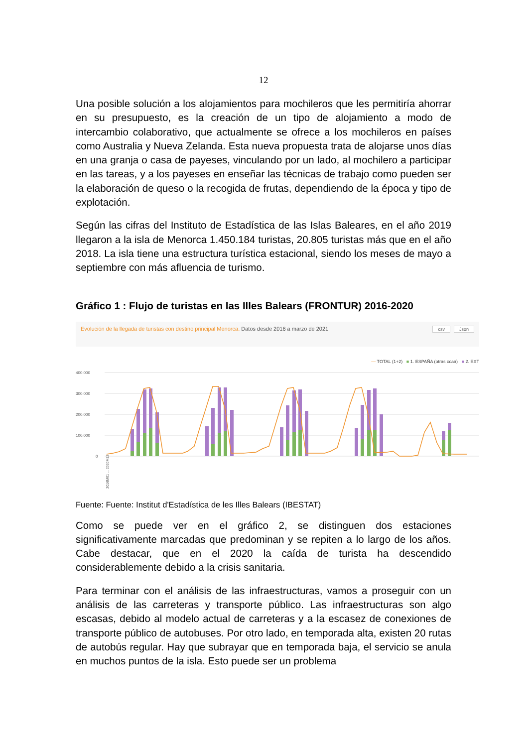12
Una posible solución a los alojamientos para mochileros que les permitiría ahorrar en su presupuesto, es la creación de un tipo de alojamiento a modo de intercambio colaborativo, que actualmente se ofrece a los mochileros en países como Australia y Nueva Zelanda. Esta nueva propuesta trata de alojarse unos días en una granja o casa de payeses, vinculando por un lado, al mochilero a participar en las tareas, y a los payeses en enseñar las técnicas de trabajo como pueden ser la elaboración de queso o la recogida de frutas, dependiendo de la época y tipo de explotación.
Según las cifras del Instituto de Estadística de las Islas Baleares, en el año 2019 llegaron a la isla de Menorca 1.450.184 turistas, 20.805 turistas más que en el año 2018. La isla tiene una estructura turística estacional, siendo los meses de mayo a septiembre con más afluencia de turismo.
Gráfico 1 : Flujo de turistas en las Illes Balears (FRONTUR) 2016-2020
Evolución de la llegada de turistas con destino principal Menorca. Datos desde 2016 a marzo de 2021
csv Json
— TOTAL (1+2) ■ 1. ESPAÑA (otras ccaa) ■ 2. EXT
400.000
300.000
200.000
100.000
0
2016M01 ... 2020M12
Fuente: Fuente: Institut d'Estadística de les Illes Balears (IBESTAT)
Como se puede ver en el gráfico 2, se distinguen dos estaciones significativamente marcadas que predominan y se repiten a lo largo de los años. Cabe destacar, que en el 2020 la caída de turista ha descendido considerablemente debido a la crisis sanitaria.
Para terminar con el análisis de las infraestructuras, vamos a proseguir con un análisis de las carreteras y transporte público. Las infraestructuras son algo escasas, debido al modelo actual de carreteras y a la escasez de conexiones de transporte público de autobuses. Por otro lado, en temporada alta, existen 20 rutas de autobús regular. Hay que subrayar que en temporada baja, el servicio se anula en muchos puntos de la isla. Esto puede ser un problema